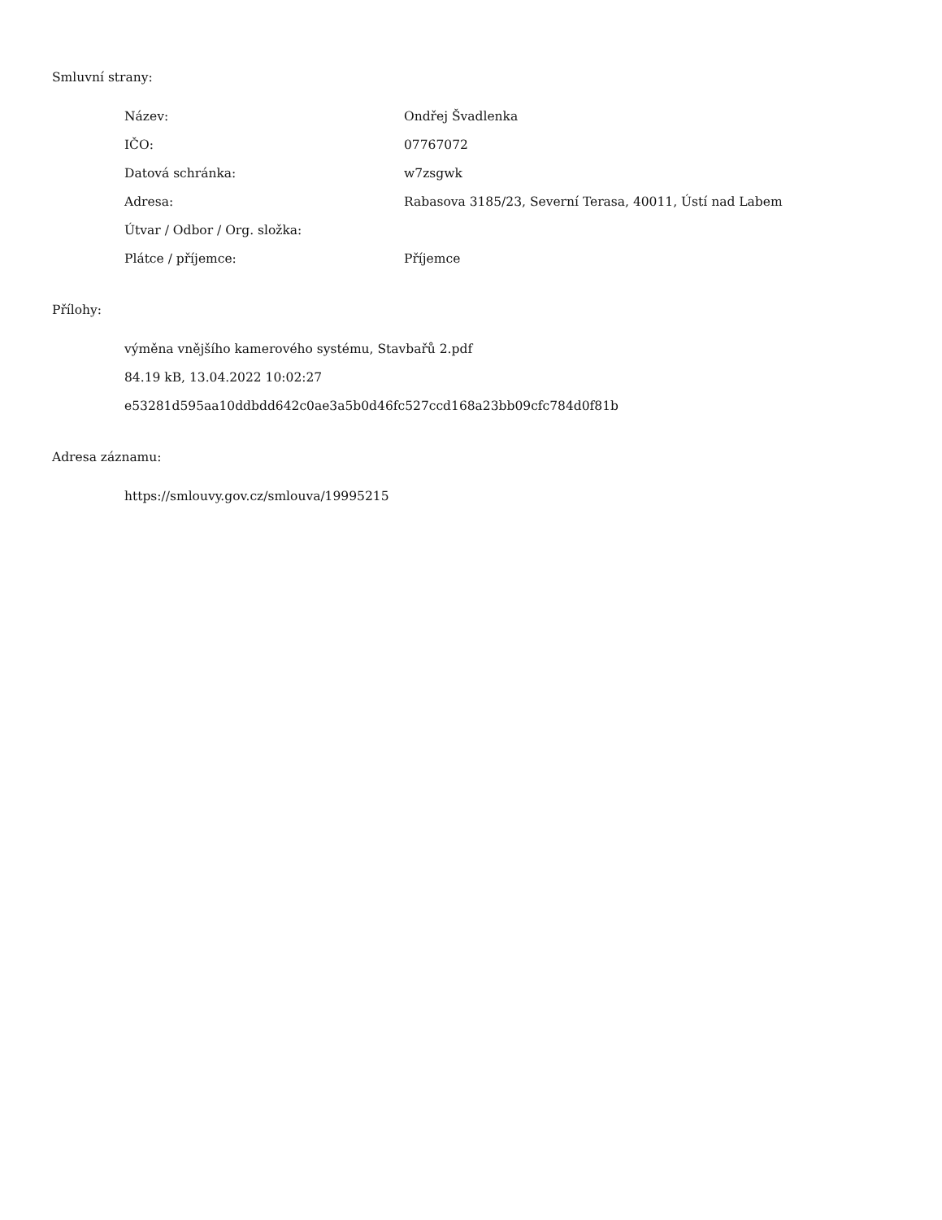Smluvní strany:
| Název: | Ondřej Švadlenka |
| IČO: | 07767072 |
| Datová schránka: | w7zsgwk |
| Adresa: | Rabasova 3185/23, Severní Terasa, 40011, Ústí nad Labem |
| Útvar / Odbor / Org. složka: | |
| Plátce / příjemce: | Příjemce |
Přílohy:
výměna vnějšího kamerového systému, Stavbařů 2.pdf
84.19 kB, 13.04.2022 10:02:27
e53281d595aa10ddbdd642c0ae3a5b0d46fc527ccd168a23bb09cfc784d0f81b
Adresa záznamu:
https://smlouvy.gov.cz/smlouva/19995215